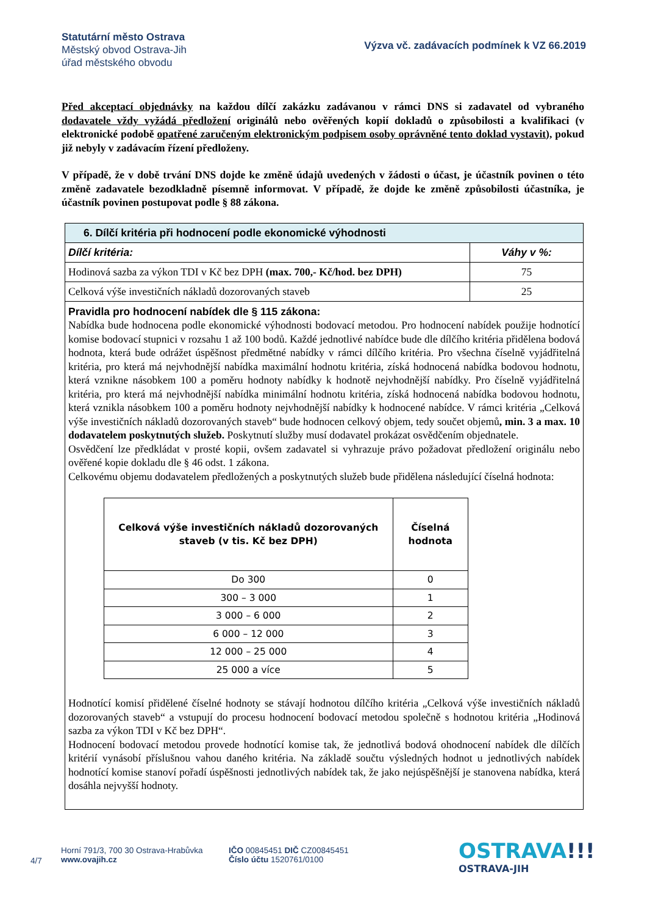Statutární město Ostrava
Městský obvod Ostrava-Jih
úřad městského obvodu
Výzva vč. zadávacích podmínek k VZ 66.2019
Před akceptací objednávky na každou dílčí zakázku zadávanou v rámci DNS si zadavatel od vybraného dodavatele vždy vyžádá předložení originálů nebo ověřených kopií dokladů o způsobilosti a kvalifikaci (v elektronické podobě opatřené zaručeným elektronickým podpisem osoby oprávněné tento doklad vystavit), pokud již nebyly v zadávacím řízení předloženy.
V případě, že v době trvání DNS dojde ke změně údajů uvedených v žádosti o účast, je účastník povinen o této změně zadavatele bezodkladně písemně informovat. V případě, že dojde ke změně způsobilosti účastníka, je účastník povinen postupovat podle § 88 zákona.
| 6. Dílčí kritéria při hodnocení podle ekonomické výhodnosti | |
| Dílčí kritéria: | Váhy v %: |
| Hodinová sazba za výkon TDI v Kč bez DPH (max. 700,- Kč/hod. bez DPH) | 75 |
| Celková výše investičních nákladů dozorovaných staveb | 25 |
| Pravidla pro hodnocení nabídek dle § 115 zákona: Nabídka bude hodnocena podle ekonomické výhodnosti bodovací metodou. Pro hodnocení nabídek použije hodnotící komise bodovací stupnici v rozsahu 1 až 100 bodů. Každé jednotlivé nabídce bude dle dílčího kritéria přidělena bodová hodnota, která bude odrážet úspěšnost předmětné nabídky v rámci dílčího kritéria. Pro všechna číselně vyjádřitelná kritéria, pro která má nejvhodnější nabídka maximální hodnotu kritéria, získá hodnocená nabídka bodovou hodnotu, která vznikne násobkem 100 a poměru hodnoty nabídky k hodnotě nejvhodnější nabídky. Pro číselně vyjádřitelná kritéria, pro která má nejvhodnější nabídka minimální hodnotu kritéria, získá hodnocená nabídka bodovou hodnotu, která vznikla násobkem 100 a poměru hodnoty nejvhodnější nabídky k hodnocené nabídce. V rámci kritéria „Celková výše investičních nákladů dozorovaných staveb“ bude hodnocen celkový objem, tedy součet objemů , min. 3 a max. 10 dodavatelem poskytnutých služeb. Poskytnutí služby musí dodavatel prokázat osvědčením objednatele. Osvědčení lze předkládat v prosté kopii, ovšem zadavatel si vyhrazuje právo požadovat předložení originálu nebo ověřené kopie dokladu dle § 46 odst. 1 zákona. Celkovému objemu dodavatelem předložených a poskytnutých služeb bude přidělena následující číselná hodnota: / Celková výše investičních nákladů dozorovaných staveb (v tis. Kč bez DPH) / Číselná hodnota / / --- / --- / / Do 300 / 0 / / 300 – 3 000 / 1 / / 3 000 – 6 000 / 2 / / 6 000 – 12 000 / 3 / / 12 000 – 25 000 / 4 / / 25 000 a více / 5 / Hodnotící komisí přidělené číselné hodnoty se stávají hodnotou dílčího kritéria „Celková výše investičních nákladů dozorovaných staveb“ a vstupují do procesu hodnocení bodovací metodou společně s hodnotou kritéria „Hodinová sazba za výkon TDI v Kč bez DPH“. Hodnocení bodovací metodou provede hodnotící komise tak, že jednotlivá bodová ohodnocení nabídek dle dílčích kritérií vynásobí příslušnou vahou daného kritéria. Na základě součtu výsledných hodnot u jednotlivých nabídek hodnotící komise stanoví pořadí úspěšnosti jednotlivých nabídek tak, že jako nejúspěšnější je stanovena nabídka, která dosáhla nejvyšší hodnoty. | |
4/7
Horní 791/3, 700 30 Ostrava-Hrabůvka
www.ovajih.cz
IČO 00845451 DIČ CZ00845451
Číslo účtu 1520761/0100
OSTRAVA!!!
OSTRAVA-JIH